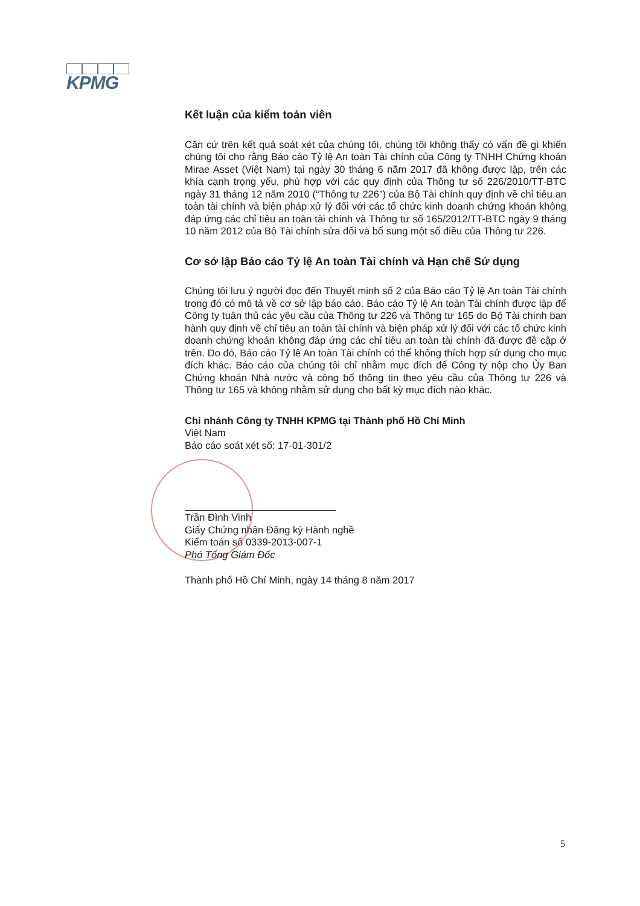KPMG
Kết luận của kiểm toán viên
Căn cứ trên kết quả soát xét của chúng tôi, chúng tôi không thấy có vấn đề gì khiến chúng tôi cho rằng Báo cáo Tỷ lệ An toàn Tài chính của Công ty TNHH Chứng khoán Mirae Asset (Việt Nam) tại ngày 30 tháng 6 năm 2017 đã không được lập, trên các khía cạnh trọng yếu, phù hợp với các quy định của Thông tư số 226/2010/TT-BTC ngày 31 tháng 12 năm 2010 (“Thông tư 226”) của Bộ Tài chính quy định về chỉ tiêu an toàn tài chính và biện pháp xử lý đối với các tổ chức kinh doanh chứng khoán không đáp ứng các chỉ tiêu an toàn tài chính và Thông tư số 165/2012/TT-BTC ngày 9 tháng 10 năm 2012 của Bộ Tài chính sửa đổi và bổ sung một số điều của Thông tư 226.
Cơ sở lập Báo cáo Tỷ lệ An toàn Tài chính và Hạn chế Sử dụng
Chúng tôi lưu ý người đọc đến Thuyết minh số 2 của Báo cáo Tỷ lệ An toàn Tài chính trong đó có mô tả về cơ sở lập báo cáo. Báo cáo Tỷ lệ An toàn Tài chính được lập để Công ty tuân thủ các yêu cầu của Thông tư 226 và Thông tư 165 do Bộ Tài chính ban hành quy định về chỉ tiêu an toàn tài chính và biện pháp xử lý đối với các tổ chức kinh doanh chứng khoán không đáp ứng các chỉ tiêu an toàn tài chính đã được đề cập ở trên. Do đó, Báo cáo Tỷ lệ An toàn Tài chính có thể không thích hợp sử dụng cho mục đích khác. Báo cáo của chúng tôi chỉ nhằm mục đích để Công ty nộp cho Ủy Ban Chứng khoán Nhà nước và công bố thông tin theo yêu cầu của Thông tư 226 và Thông tư 165 và không nhằm sử dụng cho bất kỳ mục đích nào khác.
Chi nhánh Công ty TNHH KPMG tại Thành phố Hồ Chí Minh
Việt Nam
Báo cáo soát xét số: 17-01-301/2
Trần Đình Vinh
Giấy Chứng nhận Đăng ký Hành nghề
Kiểm toán số 0339-2013-007-1
Phó Tổng Giám Đốc
Thành phố Hồ Chí Minh, ngày 14 tháng 8 năm 2017
5